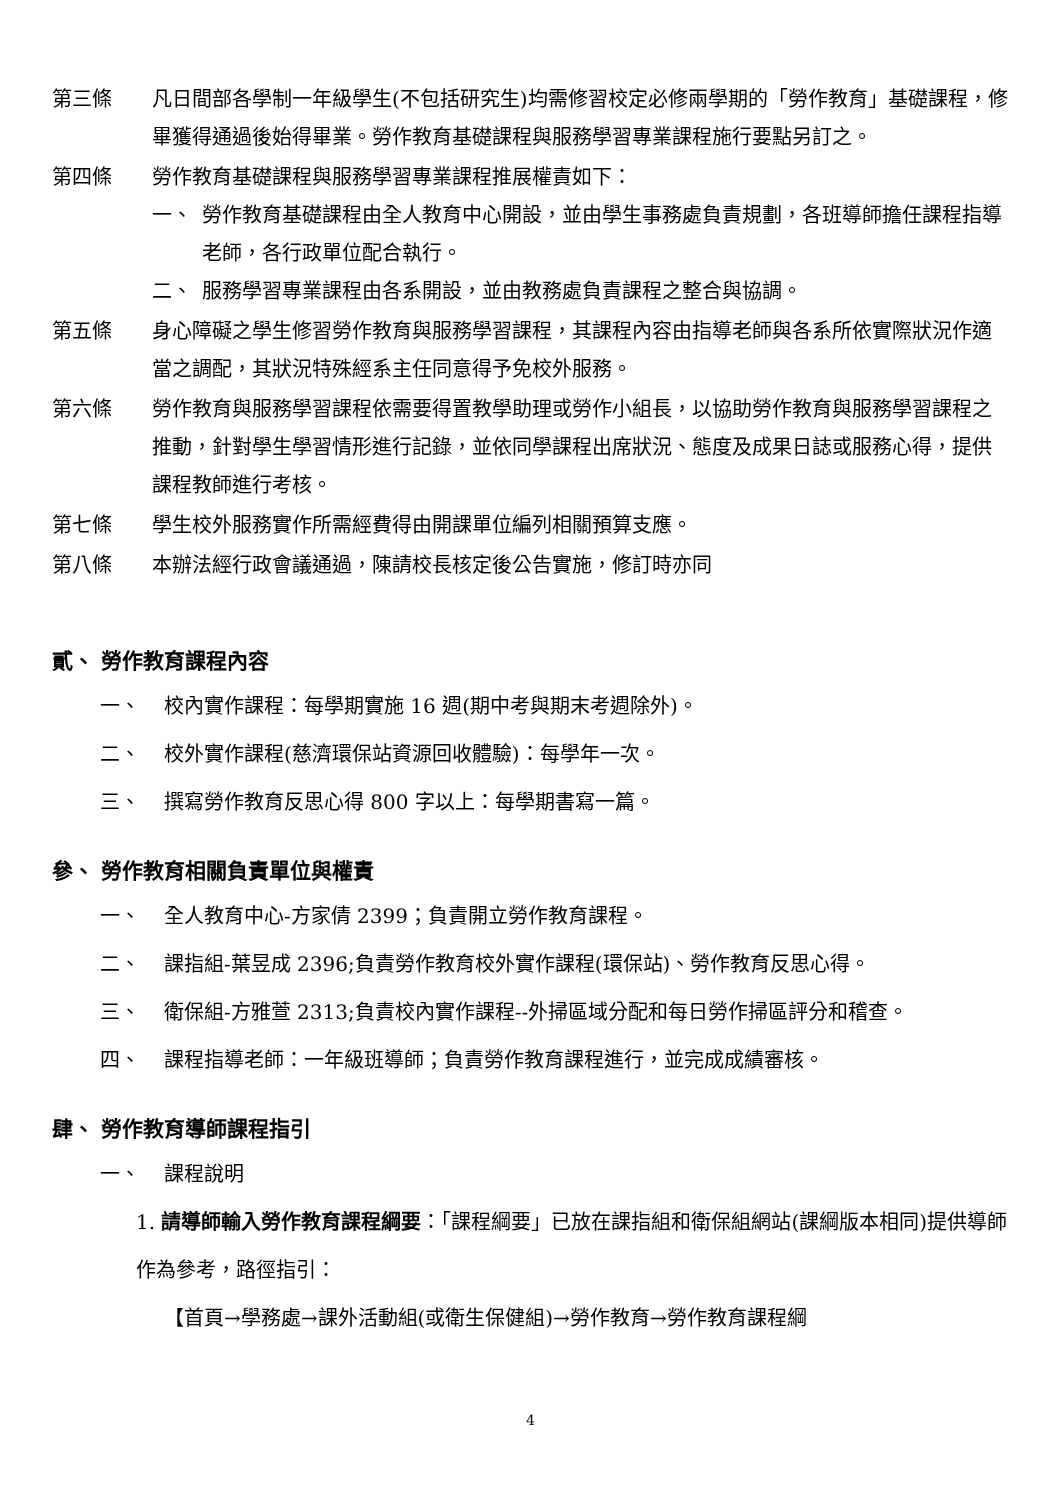第三條 凡日間部各學制一年級學生(不包括研究生)均需修習校定必修兩學期的「勞作教育」基礎課程，修畢獲得通過後始得畢業。勞作教育基礎課程與服務學習專業課程施行要點另訂之。
第四條 勞作教育基礎課程與服務學習專業課程推展權責如下：
一、 勞作教育基礎課程由全人教育中心開設，並由學生事務處負責規劃，各班導師擔任課程指導老師，各行政單位配合執行。
二、 服務學習專業課程由各系開設，並由教務處負責課程之整合與協調。
第五條 身心障礙之學生修習勞作教育與服務學習課程，其課程內容由指導老師與各系所依實際狀況作適當之調配，其狀況特殊經系主任同意得予免校外服務。
第六條 勞作教育與服務學習課程依需要得置教學助理或勞作小組長，以協助勞作教育與服務學習課程之推動，針對學生學習情形進行記錄，並依同學課程出席狀況、態度及成果日誌或服務心得，提供課程教師進行考核。
第七條 學生校外服務實作所需經費得由開課單位編列相關預算支應。
第八條 本辦法經行政會議通過，陳請校長核定後公告實施，修訂時亦同
貳、 勞作教育課程內容
一、 校內實作課程：每學期實施 16 週(期中考與期末考週除外)。
二、 校外實作課程(慈濟環保站資源回收體驗)：每學年一次。
三、 撰寫勞作教育反思心得 800 字以上：每學期書寫一篇。
參、 勞作教育相關負責單位與權責
一、 全人教育中心-方家倩 2399；負責開立勞作教育課程。
二、 課指組-葉昱成 2396;負責勞作教育校外實作課程(環保站)、勞作教育反思心得。
三、 衛保組-方雅萱 2313;負責校內實作課程--外掃區域分配和每日勞作掃區評分和稽查。
四、 課程指導老師：一年級班導師；負責勞作教育課程進行，並完成成績審核。
肆、 勞作教育導師課程指引
一、 課程說明
1. 請導師輸入勞作教育課程綱要：「課程綱要」已放在課指組和衛保組網站(課綱版本相同)提供導師作為參考，路徑指引：
【首頁→學務處→課外活動組(或衛生保健組)→勞作教育→勞作教育課程綱
4